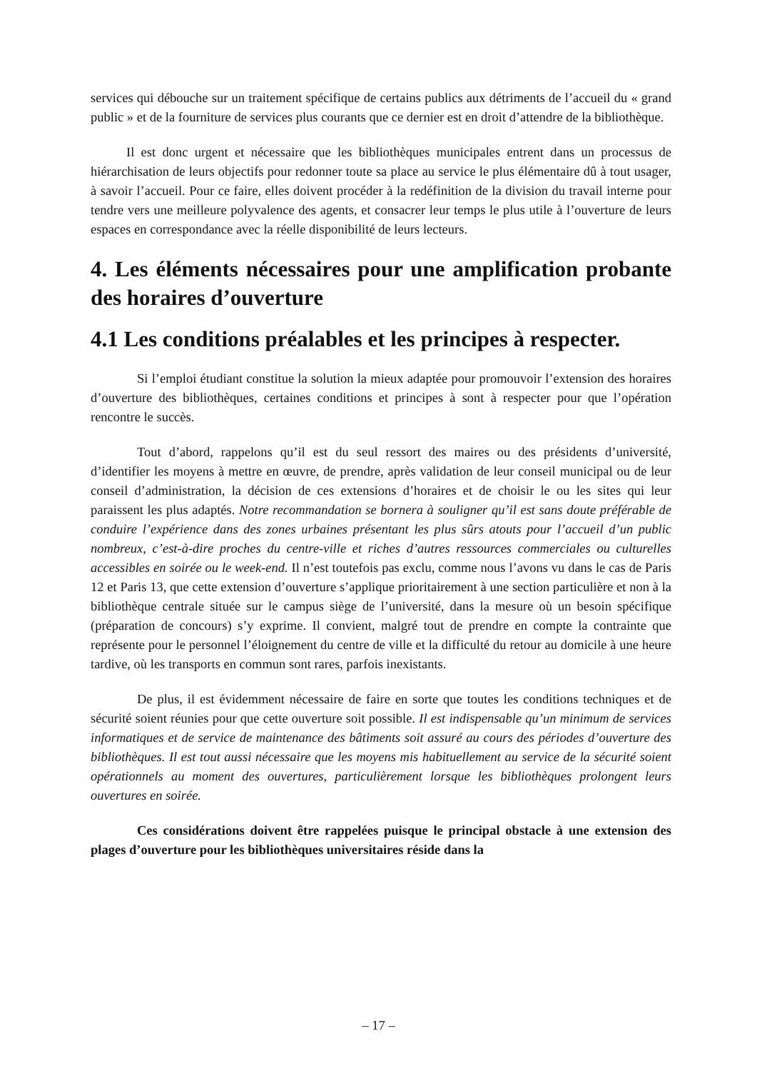services qui débouche sur un traitement spécifique de certains publics aux détriments de l’accueil du « grand public » et de la fourniture de services plus courants que ce dernier est en droit d’attendre de la bibliothèque.
Il est donc urgent et nécessaire que les bibliothèques municipales entrent dans un processus de hiérarchisation de leurs objectifs pour redonner toute sa place au service le plus élémentaire dû à tout usager, à savoir l’accueil. Pour ce faire, elles doivent procéder à la redéfinition de la division du travail interne pour tendre vers une meilleure polyvalence des agents, et consacrer leur temps le plus utile à l’ouverture de leurs espaces en correspondance avec la réelle disponibilité de leurs lecteurs.
4. Les éléments nécessaires pour une amplification probante des horaires d’ouverture
4.1 Les conditions préalables et les principes à respecter.
Si l’emploi étudiant constitue la solution la mieux adaptée pour promouvoir l’extension des horaires d’ouverture des bibliothèques, certaines conditions et principes à sont à respecter pour que l’opération rencontre le succès.
Tout d’abord, rappelons qu’il est du seul ressort des maires ou des présidents d’université, d’identifier les moyens à mettre en œuvre, de prendre, après validation de leur conseil municipal ou de leur conseil d’administration, la décision de ces extensions d’horaires et de choisir le ou les sites qui leur paraissent les plus adaptés. Notre recommandation se bornera à souligner qu’il est sans doute préférable de conduire l’expérience dans des zones urbaines présentant les plus sûrs atouts pour l’accueil d’un public nombreux, c’est-à-dire proches du centre-ville et riches d’autres ressources commerciales ou culturelles accessibles en soirée ou le week-end. Il n’est toutefois pas exclu, comme nous l’avons vu dans le cas de Paris 12 et Paris 13, que cette extension d’ouverture s’applique prioritairement à une section particulière et non à la bibliothèque centrale située sur le campus siège de l’université, dans la mesure où un besoin spécifique (préparation de concours) s’y exprime. Il convient, malgré tout de prendre en compte la contrainte que représente pour le personnel l’éloignement du centre de ville et la difficulté du retour au domicile à une heure tardive, où les transports en commun sont rares, parfois inexistants.
De plus, il est évidemment nécessaire de faire en sorte que toutes les conditions techniques et de sécurité soient réunies pour que cette ouverture soit possible. Il est indispensable qu’un minimum de services informatiques et de service de maintenance des bâtiments soit assuré au cours des périodes d’ouverture des bibliothèques. Il est tout aussi nécessaire que les moyens mis habituellement au service de la sécurité soient opérationnels au moment des ouvertures, particulièrement lorsque les bibliothèques prolongent leurs ouvertures en soirée.
Ces considérations doivent être rappelées puisque le principal obstacle à une extension des plages d’ouverture pour les bibliothèques universitaires réside dans la
– 17 –